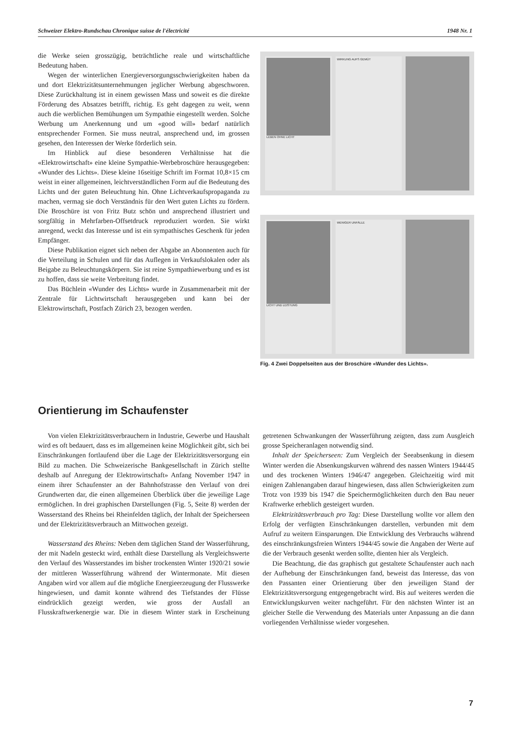Schweizer Elektro-Rundschau Chronique suisse de l'électricité 1948 Nr. 1
die Werke seien grosszügig, beträchtliche reale und wirtschaftliche Bedeutung haben.
Wegen der winterlichen Energieversorgungsschwierigkeiten haben da und dort Elektrizitätsunternehmungen jeglicher Werbung abgeschworen. Diese Zurückhaltung ist in einem gewissen Mass und soweit es die direkte Förderung des Absatzes betrifft, richtig. Es geht dagegen zu weit, wenn auch die werblichen Bemühungen um Sympathie eingestellt werden. Solche Werbung um Anerkennung und um «good will» bedarf natürlich entsprechender Formen. Sie muss neutral, ansprechend und, im grossen gesehen, den Interessen der Werke förderlich sein.
Im Hinblick auf diese besonderen Verhältnisse hat die «Elektrowirtschaft» eine kleine Sympathie-Werbebroschüre herausgegeben: «Wunder des Lichts». Diese kleine 16seitige Schrift im Format 10,8×15 cm weist in einer allgemeinen, leichtverständlichen Form auf die Bedeutung des Lichts und der guten Beleuchtung hin. Ohne Lichtverkaufspropaganda zu machen, vermag sie doch Verständnis für den Wert guten Lichts zu fördern. Die Broschüre ist von Fritz Butz schön und ansprechend illustriert und sorgfältig in Mehrfarben-Offsetdruck reproduziert worden. Sie wirkt anregend, weckt das Interesse und ist ein sympathisches Geschenk für jeden Empfänger.
Diese Publikation eignet sich neben der Abgabe an Abonnenten auch für die Verteilung in Schulen und für das Auflegen in Verkaufslokalen oder als Beigabe zu Beleuchtungskörpern. Sie ist reine Sympathiewerbung und es ist zu hoffen, dass sie weite Verbreitung findet.
Das Büchlein «Wunder des Lichts» wurde in Zusammenarbeit mit der Zentrale für Lichtwirtschaft herausgegeben und kann bei der Elektrowirtschaft, Postfach Zürich 23, bezogen werden.
LEBEN OHNE LICHT WIRKUNG AUFS GEMÜT
LICHT UND LEISTUNG WENIGER UNFÄLLE
Fig. 4 Zwei Doppelseiten aus der Broschüre «Wunder des Lichts».
Orientierung im Schaufenster
Von vielen Elektrizitätsverbrauchern in Industrie, Gewerbe und Haushalt wird es oft bedauert, dass es im allgemeinen keine Möglichkeit gibt, sich bei Einschränkungen fortlaufend über die Lage der Elektrizitätsversorgung ein Bild zu machen. Die Schweizerische Bankgesellschaft in Zürich stellte deshalb auf Anregung der Elektrowirtschaft» Anfang November 1947 in einem ihrer Schaufenster an der Bahnhofstrasse den Verlauf von drei Grundwerten dar, die einen allgemeinen Überblick über die jeweilige Lage ermöglichen. In drei graphischen Darstellungen (Fig. 5, Seite 8) werden der Wasserstand des Rheins bei Rheinfelden täglich, der Inhalt der Speicherseen und der Elektrizitätsverbrauch an Mittwochen gezeigt.
Wasserstand des Rheins: Neben dem täglichen Stand der Wasserführung, der mit Nadeln gesteckt wird, enthält diese Darstellung als Vergleichswerte den Verlauf des Wasserstandes im bisher trockensten Winter 1920/21 sowie der mittleren Wasserführung während der Wintermonate. Mit diesen Angaben wird vor allem auf die mögliche Energieerzeugung der Flusswerke hingewiesen, und damit konnte während des Tiefstandes der Flüsse eindrücklich gezeigt werden, wie gross der Ausfall an Flusskraftwerkenergie war. Die in diesem Winter stark in Erscheinung getretenen Schwankungen der Wasserführung zeigten, dass zum Ausgleich grosse Speicheranlagen notwendig sind.
Inhalt der Speicherseen: Zum Vergleich der Seeabsenkung in diesem Winter werden die Absenkungskurven während des nassen Winters 1944/45 und des trockenen Winters 1946/47 angegeben. Gleichzeitig wird mit einigen Zahlenangaben darauf hingewiesen, dass allen Schwierigkeiten zum Trotz von 1939 bis 1947 die Speichermöglichkeiten durch den Bau neuer Kraftwerke erheblich gesteigert wurden.
Elektrizitätsverbrauch pro Tag: Diese Darstellung wollte vor allem den Erfolg der verfügten Einschränkungen darstellen, verbunden mit dem Aufruf zu weitern Einsparungen. Die Entwicklung des Verbrauchs während des einschränkungsfreien Winters 1944/45 sowie die Angaben der Werte auf die der Verbrauch gesenkt werden sollte, dienten hier als Vergleich.
Die Beachtung, die das graphisch gut gestaltete Schaufenster auch nach der Aufhebung der Einschränkungen fand, beweist das Interesse, das von den Passanten einer Orientierung über den jeweiligen Stand der Elektrizitätsversorgung entgegengebracht wird. Bis auf weiteres werden die Entwicklungskurven weiter nachgeführt. Für den nächsten Winter ist an gleicher Stelle die Verwendung des Materials unter Anpassung an die dann vorliegenden Verhältnisse wieder vorgesehen.
7